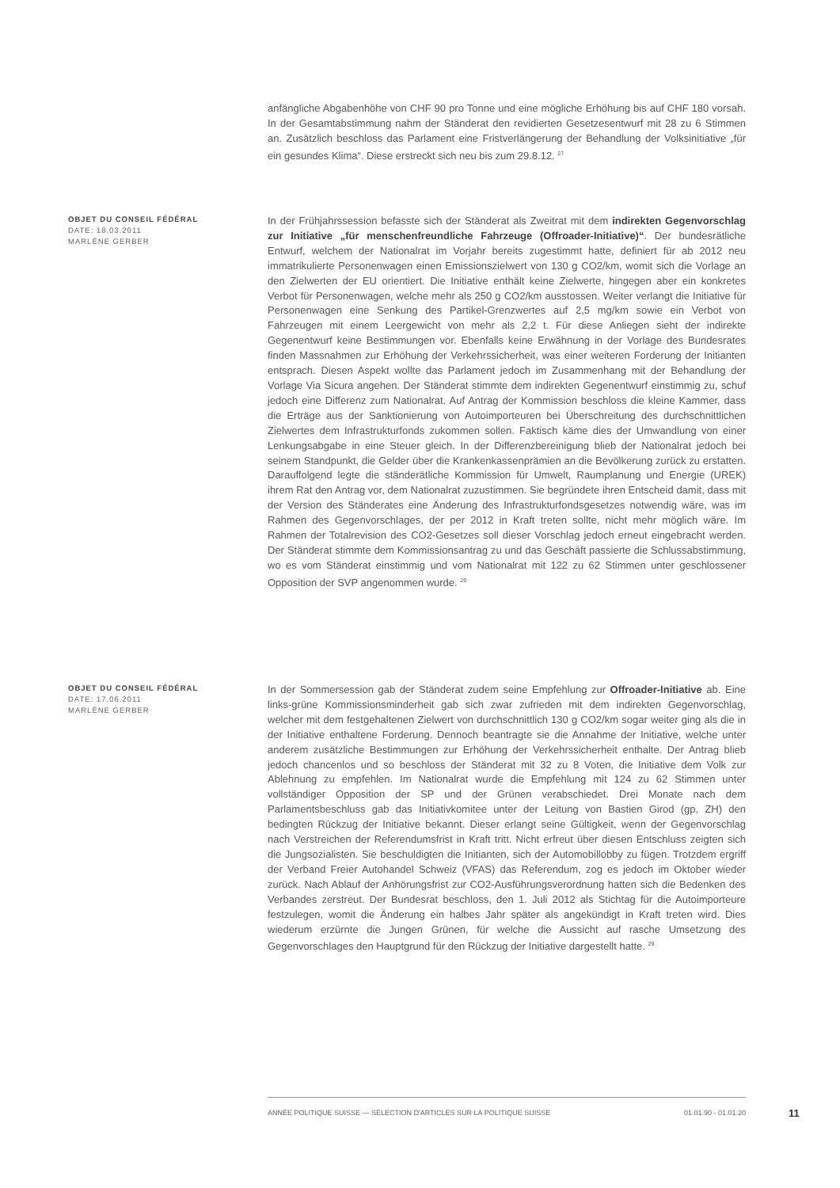anfängliche Abgabenhöhe von CHF 90 pro Tonne und eine mögliche Erhöhung bis auf CHF 180 vorsah. In der Gesamtabstimmung nahm der Ständerat den revidierten Gesetzesentwurf mit 28 zu 6 Stimmen an. Zusätzlich beschloss das Parlament eine Fristverlängerung der Behandlung der Volksinitiative „für ein gesundes Klima“. Diese erstreckt sich neu bis zum 29.8.12. <sup>27</sup>
OBJET DU CONSEIL FÉDÉRAL
DATE: 18.03.2011
MARLÈNE GERBER
In der Frühjahrssession befasste sich der Ständerat als Zweitrat mit dem indirekten Gegenvorschlag zur Initiative „für menschenfreundliche Fahrzeuge (Offroader-Initiative)“. Der bundesrätliche Entwurf, welchem der Nationalrat im Vorjahr bereits zugestimmt hatte, definiert für ab 2012 neu immatrikulierte Personenwagen einen Emissionszielwert von 130 g CO2/km, womit sich die Vorlage an den Zielwerten der EU orientiert. Die Initiative enthält keine Zielwerte, hingegen aber ein konkretes Verbot für Personenwagen, welche mehr als 250 g CO2/km ausstossen. Weiter verlangt die Initiative für Personenwagen eine Senkung des Partikel-Grenzwertes auf 2,5 mg/km sowie ein Verbot von Fahrzeugen mit einem Leergewicht von mehr als 2,2 t. Für diese Anliegen sieht der indirekte Gegenentwurf keine Bestimmungen vor. Ebenfalls keine Erwähnung in der Vorlage des Bundesrates finden Massnahmen zur Erhöhung der Verkehrssicherheit, was einer weiteren Forderung der Initianten entsprach. Diesen Aspekt wollte das Parlament jedoch im Zusammenhang mit der Behandlung der Vorlage Via Sicura angehen. Der Ständerat stimmte dem indirekten Gegenentwurf einstimmig zu, schuf jedoch eine Differenz zum Nationalrat. Auf Antrag der Kommission beschloss die kleine Kammer, dass die Erträge aus der Sanktionierung von Autoimporteuren bei Überschreitung des durchschnittlichen Zielwertes dem Infrastrukturfonds zukommen sollen. Faktisch käme dies der Umwandlung von einer Lenkungsabgabe in eine Steuer gleich. In der Differenzbereinigung blieb der Nationalrat jedoch bei seinem Standpunkt, die Gelder über die Krankenkassenprämien an die Bevölkerung zurück zu erstatten. Darauffolgend legte die ständerätliche Kommission für Umwelt, Raumplanung und Energie (UREK) ihrem Rat den Antrag vor, dem Nationalrat zuzustimmen. Sie begründete ihren Entscheid damit, dass mit der Version des Ständerates eine Änderung des Infrastrukturfondsgesetzes notwendig wäre, was im Rahmen des Gegenvorschlages, der per 2012 in Kraft treten sollte, nicht mehr möglich wäre. Im Rahmen der Totalrevision des CO2-Gesetzes soll dieser Vorschlag jedoch erneut eingebracht werden. Der Ständerat stimmte dem Kommissionsantrag zu und das Geschäft passierte die Schlussabstimmung, wo es vom Ständerat einstimmig und vom Nationalrat mit 122 zu 62 Stimmen unter geschlossener Opposition der SVP angenommen wurde. <sup>28</sup>
OBJET DU CONSEIL FÉDÉRAL
DATE: 17.06.2011
MARLÈNE GERBER
In der Sommersession gab der Ständerat zudem seine Empfehlung zur Offroader-Initiative ab. Eine links-grüne Kommissionsminderheit gab sich zwar zufrieden mit dem indirekten Gegenvorschlag, welcher mit dem festgehaltenen Zielwert von durchschnittlich 130 g CO2/km sogar weiter ging als die in der Initiative enthaltene Forderung. Dennoch beantragte sie die Annahme der Initiative, welche unter anderem zusätzliche Bestimmungen zur Erhöhung der Verkehrssicherheit enthalte. Der Antrag blieb jedoch chancenlos und so beschloss der Ständerat mit 32 zu 8 Voten, die Initiative dem Volk zur Ablehnung zu empfehlen. Im Nationalrat wurde die Empfehlung mit 124 zu 62 Stimmen unter vollständiger Opposition der SP und der Grünen verabschiedet. Drei Monate nach dem Parlamentsbeschluss gab das Initiativkomitee unter der Leitung von Bastien Girod (gp, ZH) den bedingten Rückzug der Initiative bekannt. Dieser erlangt seine Gültigkeit, wenn der Gegenvorschlag nach Verstreichen der Referendumsfrist in Kraft tritt. Nicht erfreut über diesen Entschluss zeigten sich die Jungsozialisten. Sie beschuldigten die Initianten, sich der Automobillobby zu fügen. Trotzdem ergriff der Verband Freier Autohandel Schweiz (VFAS) das Referendum, zog es jedoch im Oktober wieder zurück. Nach Ablauf der Anhörungsfrist zur CO2-Ausführungsverordnung hatten sich die Bedenken des Verbandes zerstreut. Der Bundesrat beschloss, den 1. Juli 2012 als Stichtag für die Autoimporteure festzulegen, womit die Änderung ein halbes Jahr später als angekündigt in Kraft treten wird. Dies wiederum erzürnte die Jungen Grünen, für welche die Aussicht auf rasche Umsetzung des Gegenvorschlages den Hauptgrund für den Rückzug der Initiative dargestellt hatte. <sup>29</sup>
ANNÉE POLITIQUE SUISSE — SÉLECTION D'ARTICLES SUR LA POLITIQUE SUISSE 01.01.90 - 01.01.20
11